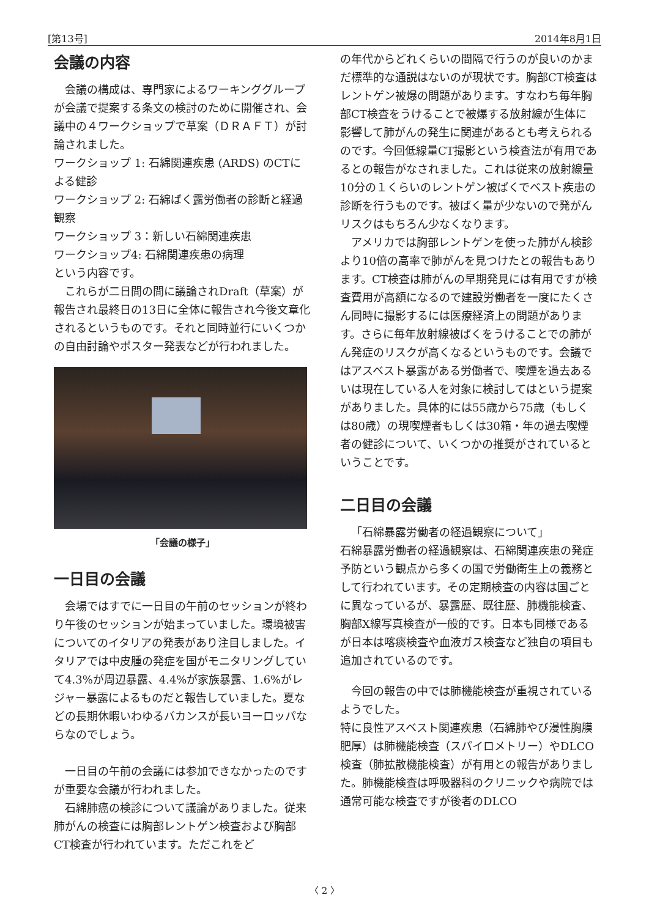[第13号] 2014年8月1日
会議の内容
会議の構成は、専門家によるワーキンググループが会議で提案する条文の検討のために開催され、会議中の４ワークショップで草案（ＤＲＡＦＴ）が討論されました。
ワークショップ 1: 石綿関連疾患 (ARDS) のCTによる健診
ワークショップ 2: 石綿ばく露労働者の診断と経過観察
ワークショップ 3：新しい石綿関連疾患
ワークショップ4: 石綿関連疾患の病理
という内容です。
これらが二日間の間に議論されDraft（草案）が報告され最終日の13日に全体に報告され今後文章化されるというものです。それと同時並行にいくつかの自由討論やポスター発表などが行われました。
「会議の様子」
一日目の会議
会場ではすでに一日目の午前のセッションが終わり午後のセッションが始まっていました。環境被害についてのイタリアの発表があり注目しました。イタリアでは中皮腫の発症を国がモニタリングしていて4.3%が周辺暴露、4.4%が家族暴露、1.6%がレジャー暴露によるものだと報告していました。夏などの長期休暇いわゆるバカンスが長いヨーロッパならなのでしょう。
一日目の午前の会議には参加できなかったのですが重要な会議が行われました。
石綿肺癌の検診について議論がありました。従来肺がんの検査には胸部レントゲン検査および胸部CT検査が行われています。ただこれをど
の年代からどれくらいの間隔で行うのが良いのかまだ標準的な通説はないのが現状です。胸部CT検査はレントゲン被爆の問題があります。すなわち毎年胸部CT検査をうけることで被爆する放射線が生体に影響して肺がんの発生に関連があるとも考えられるのです。今回低線量CT撮影という検査法が有用であるとの報告がなされました。これは従来の放射線量10分の１くらいのレントゲン被ばくでベスト疾患の診断を行うものです。被ばく量が少ないので発がんリスクはもちろん少なくなります。
アメリカでは胸部レントゲンを使った肺がん検診より10倍の高率で肺がんを見つけたとの報告もあります。CT検査は肺がんの早期発見には有用ですが検査費用が高額になるので建設労働者を一度にたくさん同時に撮影するには医療経済上の問題があります。さらに毎年放射線被ばくをうけることでの肺がん発症のリスクが高くなるというものです。会議ではアスベスト暴露がある労働者で、喫煙を過去あるいは現在している人を対象に検討してはという提案がありました。具体的には55歳から75歳（もしくは80歳）の現喫煙者もしくは30箱・年の過去喫煙者の健診について、いくつかの推奨がされているということです。
二日目の会議
「石綿暴露労働者の経過観察について」
石綿暴露労働者の経過観察は、石綿関連疾患の発症予防という観点から多くの国で労働衛生上の義務として行われています。その定期検査の内容は国ごとに異なっているが、暴露歴、既往歴、肺機能検査、胸部X線写真検査が一般的です。日本も同様であるが日本は喀痰検査や血液ガス検査など独自の項目も追加されているのです。
今回の報告の中では肺機能検査が重視されているようでした。
特に良性アスベスト関連疾患（石綿肺やび漫性胸膜肥厚）は肺機能検査（スパイロメトリー）やDLCO検査（肺拡散機能検査）が有用との報告がありました。肺機能検査は呼吸器科のクリニックや病院では通常可能な検査ですが後者のDLCO
〈 2 〉